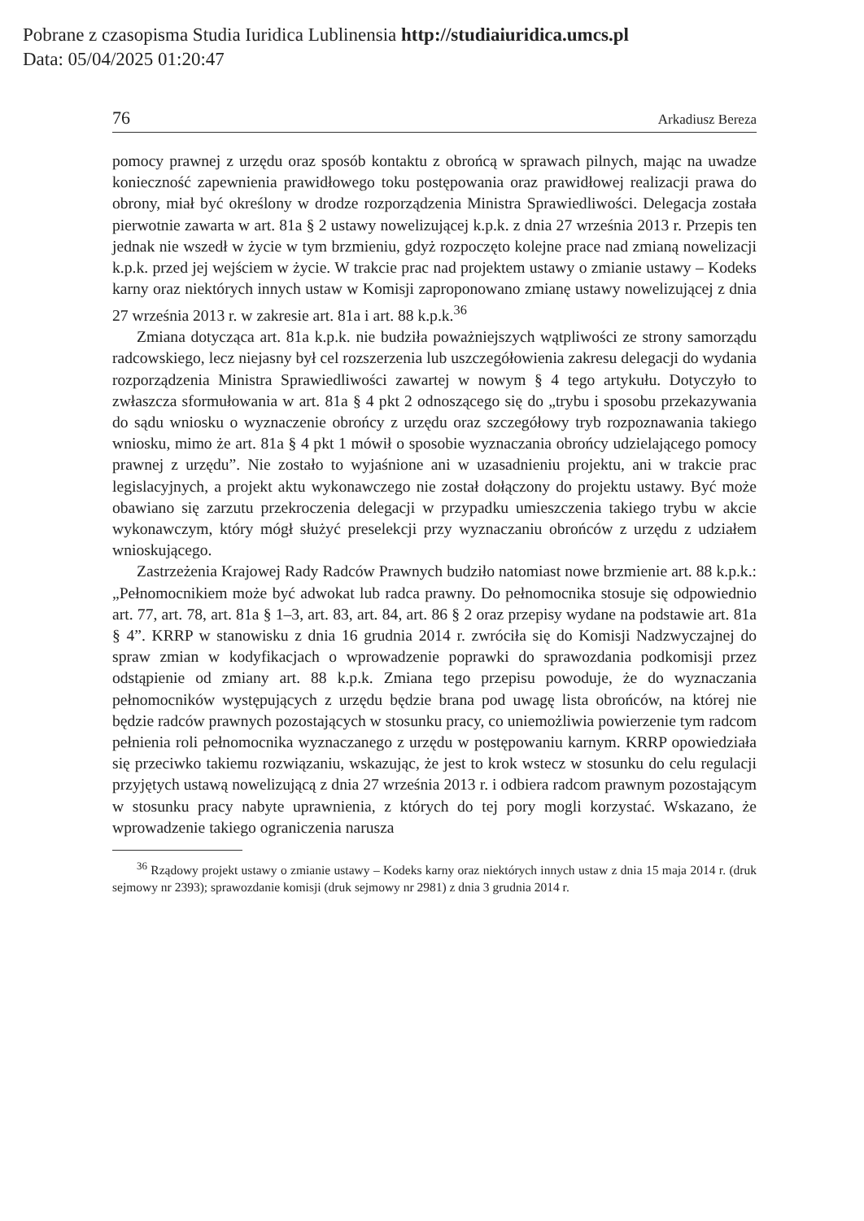Pobrane z czasopisma Studia Iuridica Lublinensia http://studiaiuridica.umcs.pl
Data: 05/04/2025 01:20:47
76 Arkadiusz Bereza
pomocy prawnej z urzędu oraz sposób kontaktu z obrońcą w sprawach pilnych, mając na uwadze konieczność zapewnienia prawidłowego toku postępowania oraz prawidłowej realizacji prawa do obrony, miał być określony w drodze rozporządzenia Ministra Sprawiedliwości. Delegacja została pierwotnie zawarta w art. 81a § 2 ustawy nowelizującej k.p.k. z dnia 27 września 2013 r. Przepis ten jednak nie wszedł w życie w tym brzmieniu, gdyż rozpoczęto kolejne prace nad zmianą nowelizacji k.p.k. przed jej wejściem w życie. W trakcie prac nad projektem ustawy o zmianie ustawy – Kodeks karny oraz niektórych innych ustaw w Komisji zaproponowano zmianę ustawy nowelizującej z dnia 27 września 2013 r. w zakresie art. 81a i art. 88 k.p.k.<sup>36</sup>
Zmiana dotycząca art. 81a k.p.k. nie budziła poważniejszych wątpliwości ze strony samorządu radcowskiego, lecz niejasny był cel rozszerzenia lub uszczegółowienia zakresu delegacji do wydania rozporządzenia Ministra Sprawiedliwości zawartej w nowym § 4 tego artykułu. Dotyczyło to zwłaszcza sformułowania w art. 81a § 4 pkt 2 odnoszącego się do „trybu i sposobu przekazywania do sądu wniosku o wyznaczenie obrońcy z urzędu oraz szczegółowy tryb rozpoznawania takiego wniosku, mimo że art. 81a § 4 pkt 1 mówił o sposobie wyznaczania obrońcy udzielającego pomocy prawnej z urzędu”. Nie zostało to wyjaśnione ani w uzasadnieniu projektu, ani w trakcie prac legislacyjnych, a projekt aktu wykonawczego nie został dołączony do projektu ustawy. Być może obawiano się zarzutu przekroczenia delegacji w przypadku umieszczenia takiego trybu w akcie wykonawczym, który mógł służyć preselekcji przy wyznaczaniu obrońców z urzędu z udziałem wnioskującego.
Zastrzeżenia Krajowej Rady Radców Prawnych budziło natomiast nowe brzmienie art. 88 k.p.k.: „Pełnomocnikiem może być adwokat lub radca prawny. Do pełnomocnika stosuje się odpowiednio art. 77, art. 78, art. 81a § 1–3, art. 83, art. 84, art. 86 § 2 oraz przepisy wydane na podstawie art. 81a § 4”. KRRP w stanowisku z dnia 16 grudnia 2014 r. zwróciła się do Komisji Nadzwyczajnej do spraw zmian w kodyfikacjach o wprowadzenie poprawki do sprawozdania podkomisji przez odstąpienie od zmiany art. 88 k.p.k. Zmiana tego przepisu powoduje, że do wyznaczania pełnomocników występujących z urzędu będzie brana pod uwagę lista obrońców, na której nie będzie radców prawnych pozostających w stosunku pracy, co uniemożliwia powierzenie tym radcom pełnienia roli pełnomocnika wyznaczanego z urzędu w postępowaniu karnym. KRRP opowiedziała się przeciwko takiemu rozwiązaniu, wskazując, że jest to krok wstecz w stosunku do celu regulacji przyjętych ustawą nowelizującą z dnia 27 września 2013 r. i odbiera radcom prawnym pozostającym w stosunku pracy nabyte uprawnienia, z których do tej pory mogli korzystać. Wskazano, że wprowadzenie takiego ograniczenia narusza
<sup>36</sup> Rządowy projekt ustawy o zmianie ustawy – Kodeks karny oraz niektórych innych ustaw z dnia 15 maja 2014 r. (druk sejmowy nr 2393); sprawozdanie komisji (druk sejmowy nr 2981) z dnia 3 grudnia 2014 r.